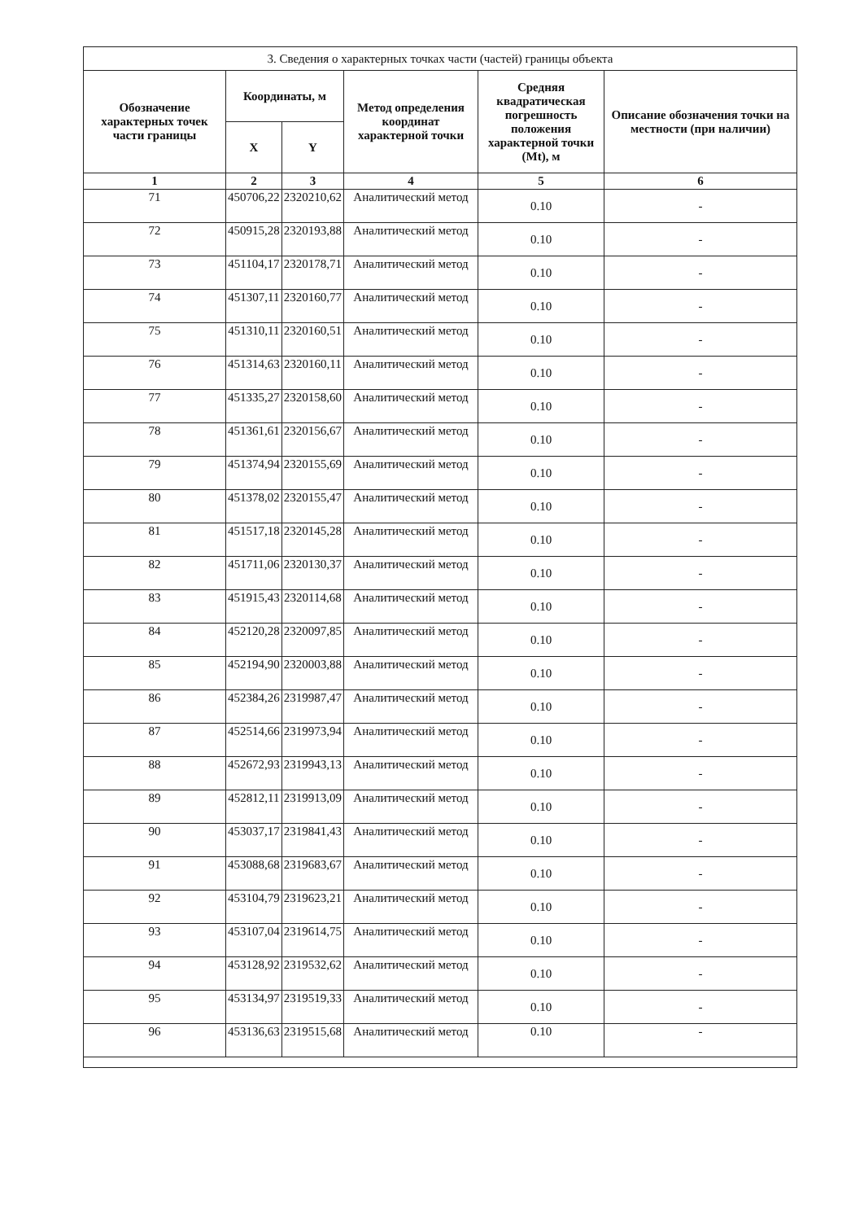| 3. Сведения о характерных точках части (частей) границы объекта | | | | | |
| --- | --- | --- | --- | --- | --- |
| Обозначение характерных точек части границы | Координаты, м | | Метод определения координат характерной точки | Средняя квадратическая погрешность положения характерной точки (Mt), м | Описание обозначения точки на местности (при наличии) |
| | X | Y | | | |
| 1 | 2 | 3 | 4 | 5 | 6 |
| 71 | 450706,22 | 2320210,62 | Аналитический метод | 0.10 | - |
| 72 | 450915,28 | 2320193,88 | Аналитический метод | 0.10 | - |
| 73 | 451104,17 | 2320178,71 | Аналитический метод | 0.10 | - |
| 74 | 451307,11 | 2320160,77 | Аналитический метод | 0.10 | - |
| 75 | 451310,11 | 2320160,51 | Аналитический метод | 0.10 | - |
| 76 | 451314,63 | 2320160,11 | Аналитический метод | 0.10 | - |
| 77 | 451335,27 | 2320158,60 | Аналитический метод | 0.10 | - |
| 78 | 451361,61 | 2320156,67 | Аналитический метод | 0.10 | - |
| 79 | 451374,94 | 2320155,69 | Аналитический метод | 0.10 | - |
| 80 | 451378,02 | 2320155,47 | Аналитический метод | 0.10 | - |
| 81 | 451517,18 | 2320145,28 | Аналитический метод | 0.10 | - |
| 82 | 451711,06 | 2320130,37 | Аналитический метод | 0.10 | - |
| 83 | 451915,43 | 2320114,68 | Аналитический метод | 0.10 | - |
| 84 | 452120,28 | 2320097,85 | Аналитический метод | 0.10 | - |
| 85 | 452194,90 | 2320003,88 | Аналитический метод | 0.10 | - |
| 86 | 452384,26 | 2319987,47 | Аналитический метод | 0.10 | - |
| 87 | 452514,66 | 2319973,94 | Аналитический метод | 0.10 | - |
| 88 | 452672,93 | 2319943,13 | Аналитический метод | 0.10 | - |
| 89 | 452812,11 | 2319913,09 | Аналитический метод | 0.10 | - |
| 90 | 453037,17 | 2319841,43 | Аналитический метод | 0.10 | - |
| 91 | 453088,68 | 2319683,67 | Аналитический метод | 0.10 | - |
| 92 | 453104,79 | 2319623,21 | Аналитический метод | 0.10 | - |
| 93 | 453107,04 | 2319614,75 | Аналитический метод | 0.10 | - |
| 94 | 453128,92 | 2319532,62 | Аналитический метод | 0.10 | - |
| 95 | 453134,97 | 2319519,33 | Аналитический метод | 0.10 | - |
| 96 | 453136,63 | 2319515,68 | Аналитический метод | 0.10 | - |